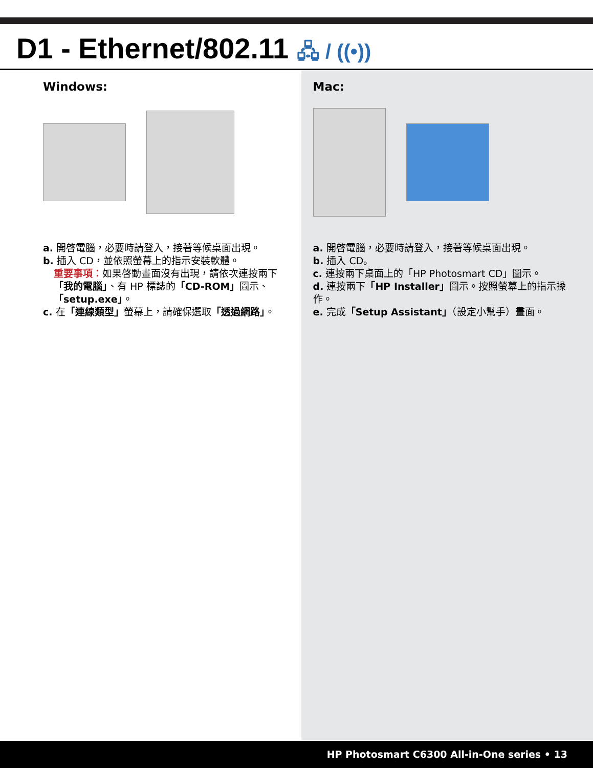D1 - Ethernet/802.11 🖧 / ((•))
Windows:
a. 開啓電腦，必要時請登入，接著等候桌面出現。
b. 插入 CD，並依照螢幕上的指示安裝軟體。
重要事項：如果啓動畫面沒有出現，請依次連按兩下「我的電腦」、有 HP 標誌的「CD-ROM」圖示、「setup.exe」。
c. 在「連線類型」螢幕上，請確保選取「透過網路」。
Mac:
a. 開啓電腦，必要時請登入，接著等候桌面出現。
b. 插入 CD。
c. 連按兩下桌面上的「HP Photosmart CD」圖示。
d. 連按兩下「HP Installer」圖示。按照螢幕上的指示操作。
e. 完成「Setup Assistant」（設定小幫手）畫面。
HP Photosmart C6300 All-in-One series • 13